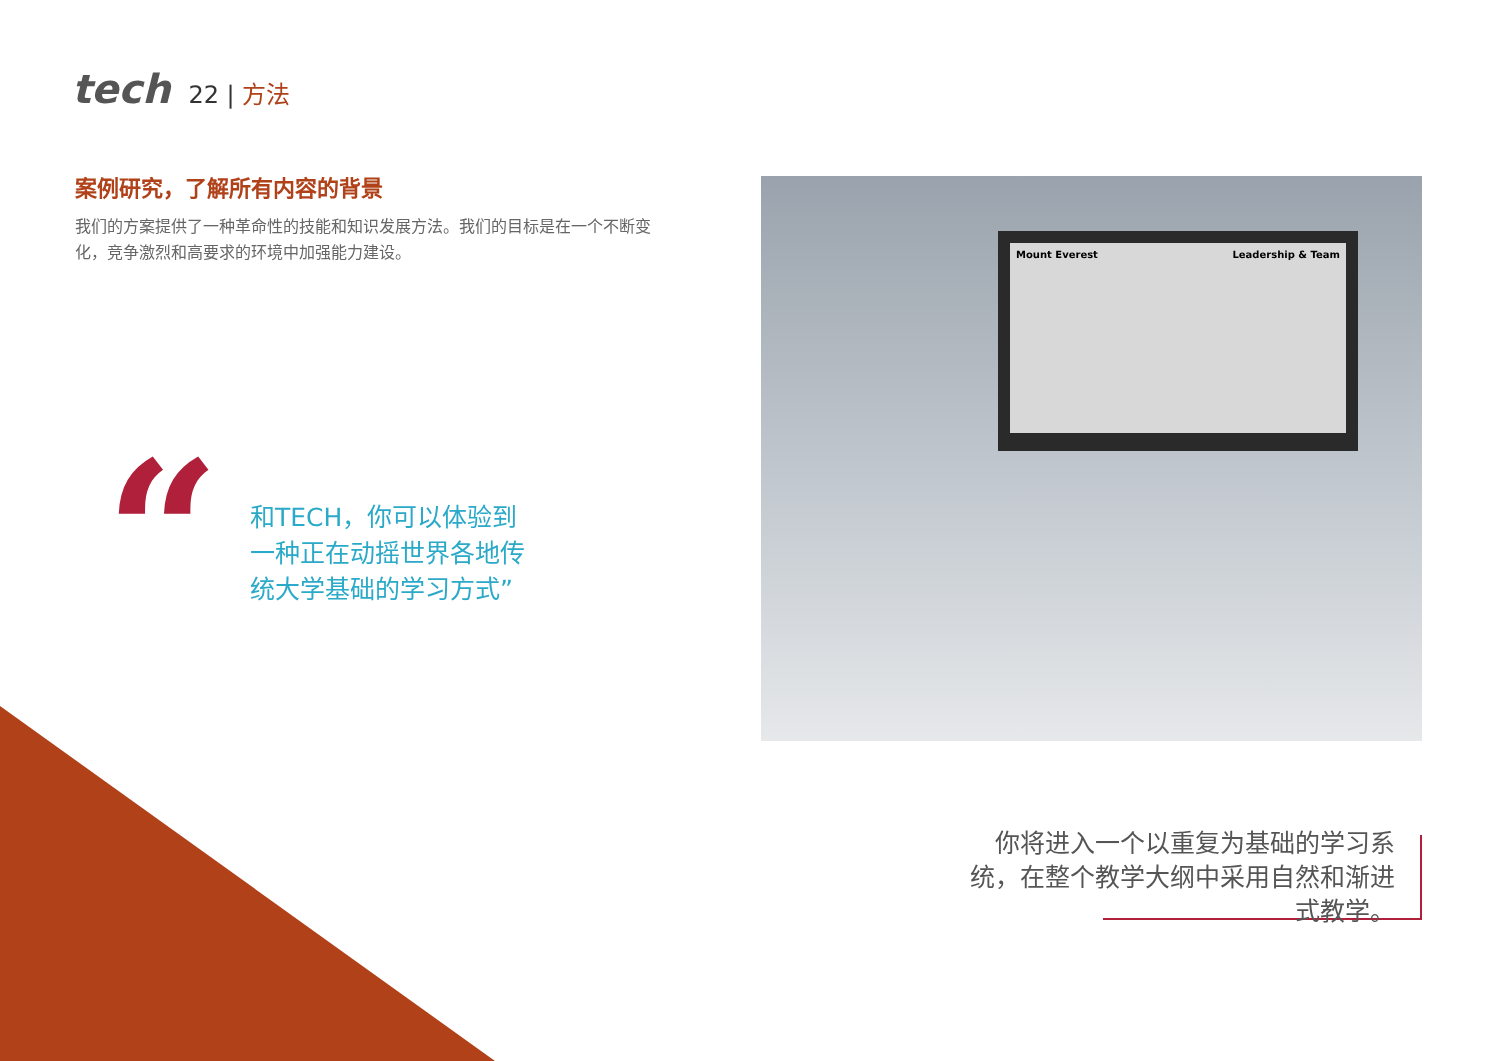tech
22 | 方法
案例研究，了解所有内容的背景
我们的方案提供了一种革命性的技能和知识发展方法。我们的目标是在一个不断变化，竞争激烈和高要求的环境中加强能力建设。
“
和TECH，你可以体验到一种正在动摇世界各地传统大学基础的学习方式”
Mount Everest Leadership & Team
你将进入一个以重复为基础的学习系统，在整个教学大纲中采用自然和渐进式教学。